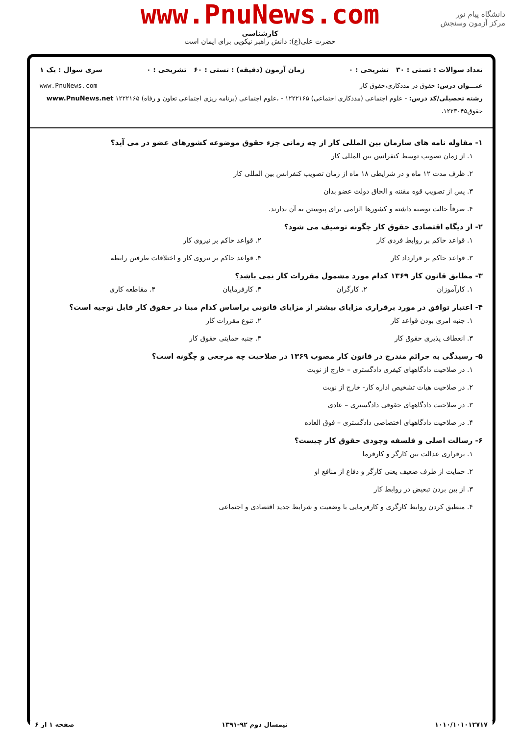دانشگاه پیام نور
مرکز آزمون وسنجش
www.PnuNews.com
کارشناسی
حضرت علی(ع): دانش راهبر نیکویی برای ایمان است
تعداد سوالات : تستی : ۳۰ تشریحی : ۰ زمان آزمون (دقیقه) : تستی : ۶۰ تشریحی : ۰ سری سوال : یک ۱
عنـــوان درس: حقوق در مددکاری،حقوق کار www.PnuNews.com
رشته تحصیلی/کد درس: - علوم اجتماعی (مددکاری اجتماعی) ۱۲۲۲۱۶۵ - ،علوم اجتماعی (برنامه ریزی اجتماعی تعاون و رفاه) ۱۲۲۲۱۶۵ www.PnuNews.net
حقوق۱۲۲۳۰۴۵،
۱- مقاوله نامه های سازمان بین المللی کار از چه زمانی جزء حقوق موضوعه کشورهای عضو در می آید؟
۱. از زمان تصویب توسط کنفرانس بین المللی کار
۲. ظرف مدت ۱۲ ماه و در شرایطی ۱۸ ماه از زمان تصویب کنفرانس بین المللی کار
۳. پس از تصویب قوه مقننه و الحاق دولت عضو بدان
۴. صرفاً حالت توصیه داشته و کشورها الزامی برای پیوستن به آن ندارند.
۲- از دیگاه اقتصادی حقوق کار چگونه توصیف می شود؟
۱. قواعد حاکم بر روابط فردی کار ۲. قواعد حاکم بر نیروی کار
۳. قواعد حاکم بر قرارداد کار ۴. قواعد حاکم بر نیروی کار و اختلافات طرفین رابطه
۳- مطابق قانون کار ۱۳۶۹ کدام مورد مشمول مقررات کار نمی باشد؟
۱. کارآموزان ۲. کارگران ۳. کارفرمایان ۴. مقاطعه کاری
۴- اعتبار توافق در مورد برقراری مزایای بیشتر از مزایای قانونی براساس کدام مبنا در حقوق کار قابل توجیه است؟
۱. جنبه امری بودن قواعد کار ۲. تنوع مقررات کار
۳. انعطاف پذیری حقوق کار ۴. جنبه حمایتی حقوق کار
۵- رسیدگی به جرائم مندرج در قانون کار مصوب ۱۳۶۹ در صلاحیت چه مرجعی و چگونه است؟
۱. در صلاحیت دادگاههای کیفری دادگستری – خارج از نوبت
۲. در صلاحیت هیات تشخیص اداره کار- خارج از نوبت
۳. در صلاحیت دادگاههای حقوقی دادگستری – عادی
۴. در صلاحیت دادگاههای اختصاصی دادگستری – فوق العاده
۶- رسالت اصلی و فلسفه وجودی حقوق کار چیست؟
۱. برقراری عدالت بین کارگر و کارفرما
۲. حمایت از طرف ضعیف یعنی کارگر و دفاع از منافع او
۳. از بین بردن تبعیض در روابط کار
۴. منطبق کردن روابط کارگری و کارفرمایی با وضعیت و شرایط جدید اقتصادی و اجتماعی
۱۰۱۰/۱۰۱۰۱۲۷۱۷ نیمسال دوم ۹۲-۱۳۹۱ صفحه ۱ از ۶